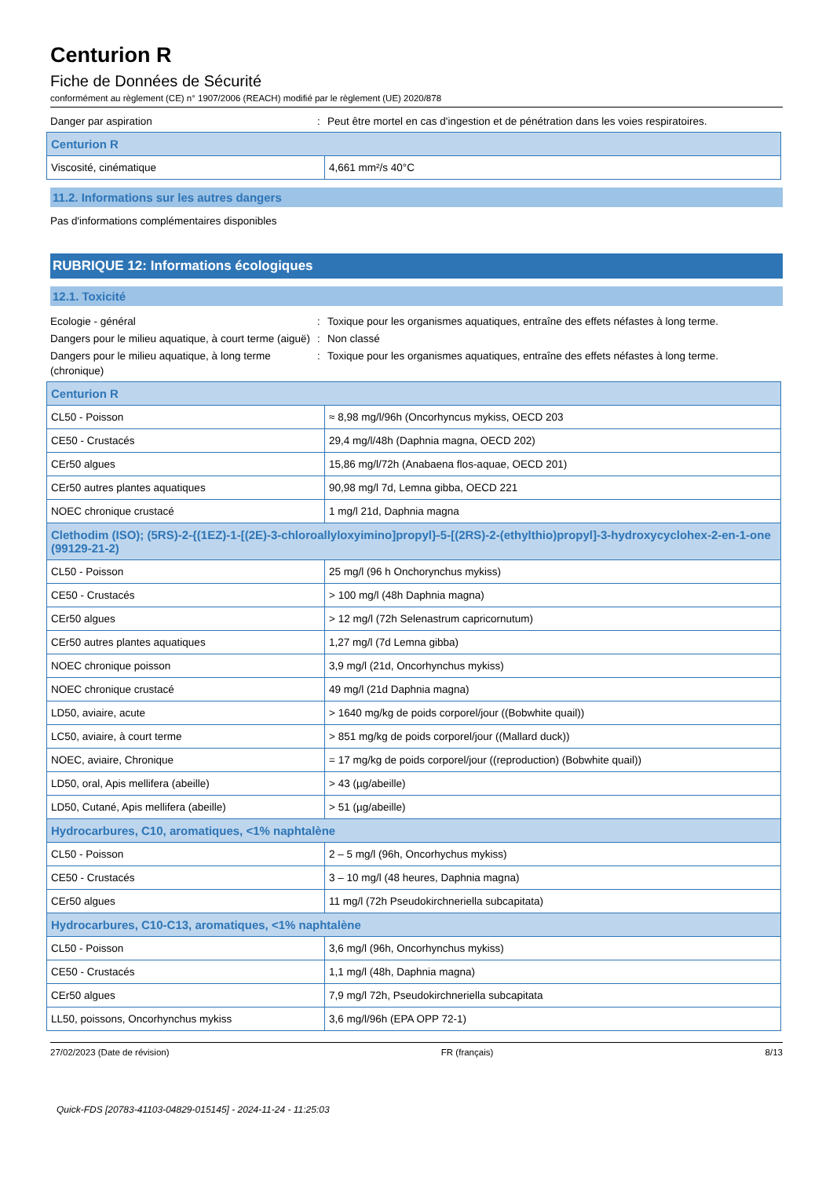Centurion R
Fiche de Données de Sécurité
conformément au règlement (CE) n° 1907/2006 (REACH) modifié par le règlement (UE) 2020/878
Danger par aspiration : Peut être mortel en cas d'ingestion et de pénétration dans les voies respiratoires.
| Centurion R | |
| Viscosité, cinématique | 4,661 mm²/s 40°C |
11.2. Informations sur les autres dangers
Pas d'informations complémentaires disponibles
RUBRIQUE 12: Informations écologiques
12.1. Toxicité
Ecologie - général : Toxique pour les organismes aquatiques, entraîne des effets néfastes à long terme.
Dangers pour le milieu aquatique, à court terme (aiguë)
: Non classé
Dangers pour le milieu aquatique, à long terme (chronique)
: Toxique pour les organismes aquatiques, entraîne des effets néfastes à long terme.
| Centurion R | |
| CL50 - Poisson | ≈ 8,98 mg/l/96h (Oncorhyncus mykiss, OECD 203 |
| CE50 - Crustacés | 29,4 mg/l/48h (Daphnia magna, OECD 202) |
| CEr50 algues | 15,86 mg/l/72h (Anabaena flos-aquae, OECD 201) |
| CEr50 autres plantes aquatiques | 90,98 mg/l 7d, Lemna gibba, OECD 221 |
| NOEC chronique crustacé | 1 mg/l 21d, Daphnia magna |
| Clethodim (ISO); (5RS)-2-{(1EZ)-1-[(2E)-3-chloroallyloxyimino]propyl}-5-[(2RS)-2-(ethylthio)propyl]-3-hydroxycyclohex-2-en-1-one (99129-21-2) | |
| CL50 - Poisson | 25 mg/l (96 h Onchorynchus mykiss) |
| CE50 - Crustacés | > 100 mg/l (48h Daphnia magna) |
| CEr50 algues | > 12 mg/l (72h Selenastrum capricornutum) |
| CEr50 autres plantes aquatiques | 1,27 mg/l (7d Lemna gibba) |
| NOEC chronique poisson | 3,9 mg/l (21d, Oncorhynchus mykiss) |
| NOEC chronique crustacé | 49 mg/l (21d Daphnia magna) |
| LD50, aviaire, acute | > 1640 mg/kg de poids corporel/jour ((Bobwhite quail)) |
| LC50, aviaire, à court terme | > 851 mg/kg de poids corporel/jour ((Mallard duck)) |
| NOEC, aviaire, Chronique | = 17 mg/kg de poids corporel/jour ((reproduction) (Bobwhite quail)) |
| LD50, oral, Apis mellifera (abeille) | > 43 (µg/abeille) |
| LD50, Cutané, Apis mellifera (abeille) | > 51 (µg/abeille) |
| Hydrocarbures, C10, aromatiques, <1% naphtalène | |
| CL50 - Poisson | 2 – 5 mg/l (96h, Oncorhychus mykiss) |
| CE50 - Crustacés | 3 – 10 mg/l (48 heures, Daphnia magna) |
| CEr50 algues | 11 mg/l (72h Pseudokirchneriella subcapitata) |
| Hydrocarbures, C10-C13, aromatiques, <1% naphtalène | |
| CL50 - Poisson | 3,6 mg/l (96h, Oncorhynchus mykiss) |
| CE50 - Crustacés | 1,1 mg/l (48h, Daphnia magna) |
| CEr50 algues | 7,9 mg/l 72h, Pseudokirchneriella subcapitata |
| LL50, poissons, Oncorhynchus mykiss | 3,6 mg/l/96h (EPA OPP 72-1) |
27/02/2023 (Date de révision) FR (français) 8/13
Quick-FDS [20783-41103-04829-015145] - 2024-11-24 - 11:25:03